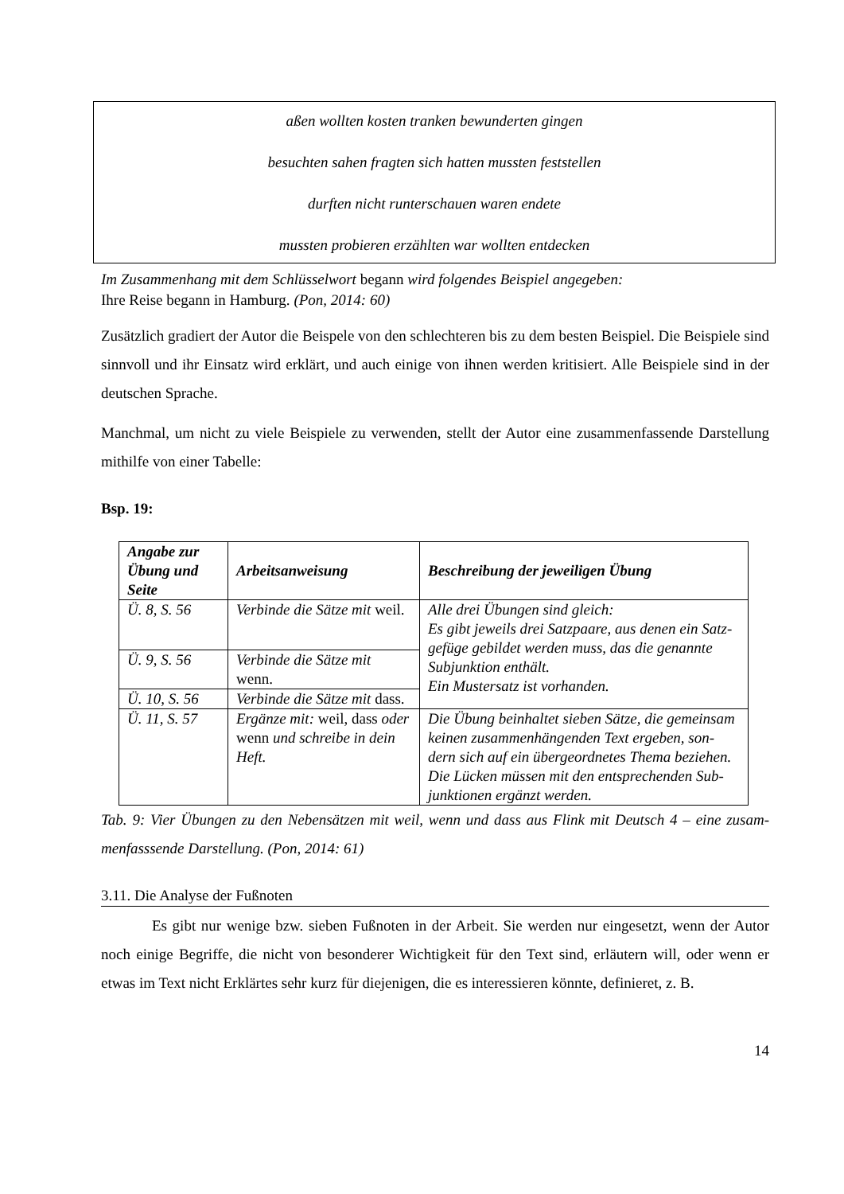aßen wollten kosten tranken bewunderten gingen
besuchten sahen fragten sich hatten mussten feststellen
durften nicht runterschauen waren endete
mussten probieren erzählten war wollten entdecken
Im Zusammenhang mit dem Schlüsselwort begann wird folgendes Beispiel angegeben:
Ihre Reise begann in Hamburg. (Pon, 2014: 60)
Zusätzlich gradiert der Autor die Beispele von den schlechteren bis zu dem besten Beispiel. Die Beispiele sind sinnvoll und ihr Einsatz wird erklärt, und auch einige von ihnen werden kritisiert. Alle Beispiele sind in der deutschen Sprache.
Manchmal, um nicht zu viele Beispiele zu verwenden, stellt der Autor eine zusammenfassende Darstellung mithilfe von einer Tabelle:
Bsp. 19:
| Angabe zur Übung und Seite | Arbeitsanweisung | Beschreibung der jeweiligen Übung |
| --- | --- | --- |
| Ü. 8, S. 56 | Verbinde die Sätze mit weil. | Alle drei Übungen sind gleich: Es gibt jeweils drei Satzpaare, aus denen ein Satz-gefüge gebildet werden muss, das die genannte Subjunktion enthält. Ein Mustersatz ist vorhanden. |
| Ü. 9, S. 56 | Verbinde die Sätze mit wenn. | |
| Ü. 10, S. 56 | Verbinde die Sätze mit dass. | |
| Ü. 11, S. 57 | Ergänze mit: weil, dass oder wenn und schreibe in dein Heft. | Die Übung beinhaltet sieben Sätze, die gemeinsam keinen zusammenhängenden Text ergeben, son-dern sich auf ein übergeordnetes Thema beziehen. Die Lücken müssen mit den entsprechenden Sub-junktionen ergänzt werden. |
Tab. 9: Vier Übungen zu den Nebensätzen mit weil, wenn und dass aus Flink mit Deutsch 4 – eine zusam-menfasssende Darstellung. (Pon, 2014: 61)
3.11. Die Analyse der Fußnoten
Es gibt nur wenige bzw. sieben Fußnoten in der Arbeit. Sie werden nur eingesetzt, wenn der Autor noch einige Begriffe, die nicht von besonderer Wichtigkeit für den Text sind, erläutern will, oder wenn er etwas im Text nicht Erklärtes sehr kurz für diejenigen, die es interessieren könnte, definieret, z. B.
14